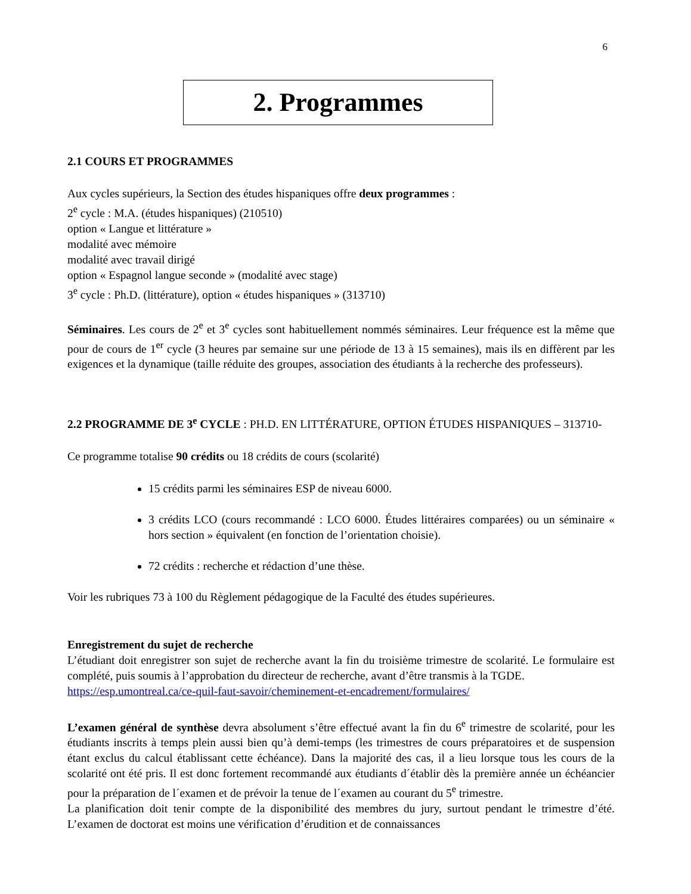6
2. Programmes
2.1 COURS ET PROGRAMMES
Aux cycles supérieurs, la Section des études hispaniques offre deux programmes :
2<sup>e</sup> cycle : M.A. (études hispaniques) (210510)
option « Langue et littérature »
modalité avec mémoire
modalité avec travail dirigé
option « Espagnol langue seconde » (modalité avec stage)
3<sup>e</sup> cycle : Ph.D. (littérature), option « études hispaniques » (313710)
Séminaires. Les cours de 2<sup>e</sup> et 3<sup>e</sup> cycles sont habituellement nommés séminaires. Leur fréquence est la même que pour de cours de 1<sup>er</sup> cycle (3 heures par semaine sur une période de 13 à 15 semaines), mais ils en diffèrent par les exigences et la dynamique (taille réduite des groupes, association des étudiants à la recherche des professeurs).
2.2 PROGRAMME DE 3<sup>e</sup> CYCLE : PH.D. EN LITTÉRATURE, OPTION ÉTUDES HISPANIQUES – 313710-
Ce programme totalise 90 crédits ou 18 crédits de cours (scolarité)
15 crédits parmi les séminaires ESP de niveau 6000.
3 crédits LCO (cours recommandé : LCO 6000. Études littéraires comparées) ou un séminaire « hors section » équivalent (en fonction de l’orientation choisie).
72 crédits : recherche et rédaction d’une thèse.
Voir les rubriques 73 à 100 du Règlement pédagogique de la Faculté des études supérieures.
Enregistrement du sujet de recherche
L’étudiant doit enregistrer son sujet de recherche avant la fin du troisième trimestre de scolarité. Le formulaire est complété, puis soumis à l’approbation du directeur de recherche, avant d’être transmis à la TGDE.
https://esp.umontreal.ca/ce-quil-faut-savoir/cheminement-et-encadrement/formulaires/
L’examen général de synthèse devra absolument s’être effectué avant la fin du 6<sup>e</sup> trimestre de scolarité, pour les étudiants inscrits à temps plein aussi bien qu’à demi-temps (les trimestres de cours préparatoires et de suspension étant exclus du calcul établissant cette échéance). Dans la majorité des cas, il a lieu lorsque tous les cours de la scolarité ont été pris. Il est donc fortement recommandé aux étudiants d´établir dès la première année un échéancier pour la préparation de l´examen et de prévoir la tenue de l´examen au courant du 5<sup>e</sup> trimestre.
La planification doit tenir compte de la disponibilité des membres du jury, surtout pendant le trimestre d’été. L’examen de doctorat est moins une vérification d’érudition et de connaissances